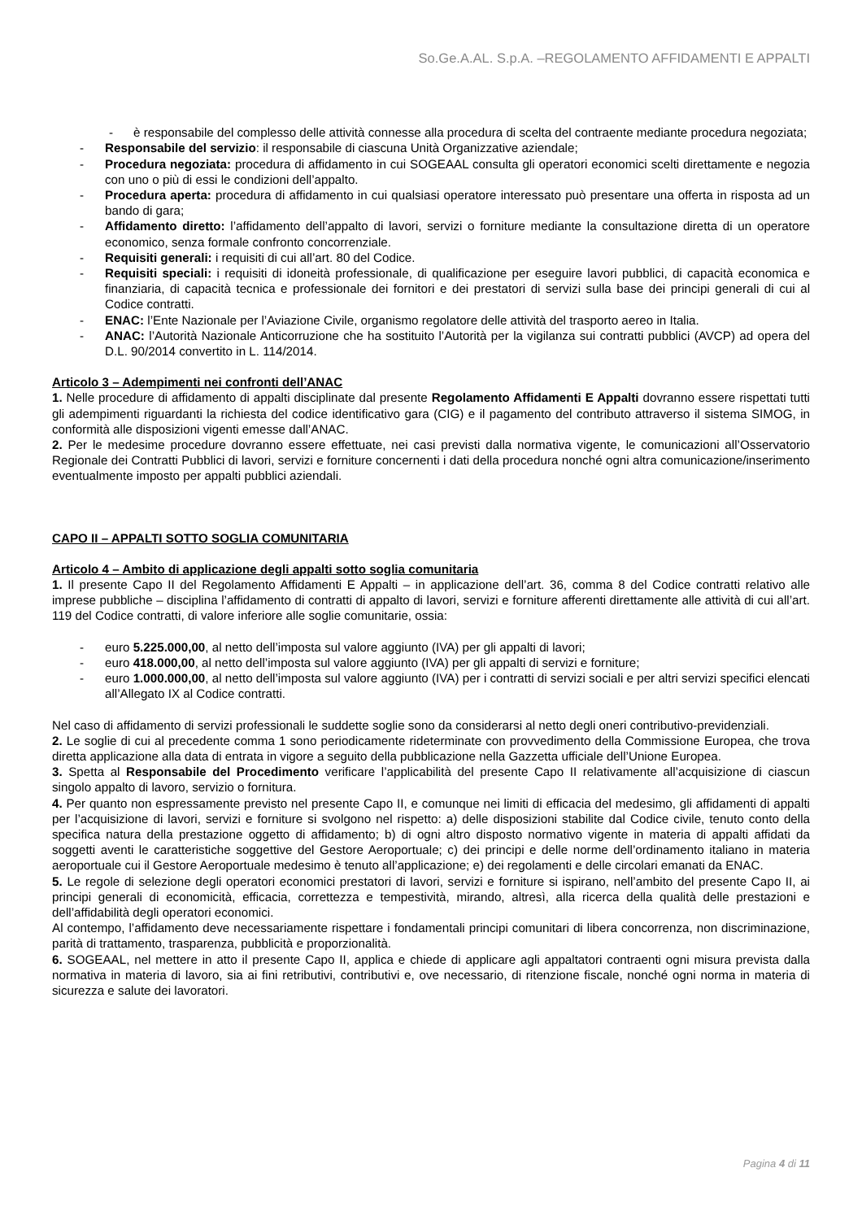So.Ge.A.AL. S.p.A. –REGOLAMENTO AFFIDAMENTI E APPALTI
- è responsabile del complesso delle attività connesse alla procedura di scelta del contraente mediante procedura negoziata;
- Responsabile del servizio: il responsabile di ciascuna Unità Organizzative aziendale;
- Procedura negoziata: procedura di affidamento in cui SOGEAAL consulta gli operatori economici scelti direttamente e negozia con uno o più di essi le condizioni dell’appalto.
- Procedura aperta: procedura di affidamento in cui qualsiasi operatore interessato può presentare una offerta in risposta ad un bando di gara;
- Affidamento diretto: l’affidamento dell’appalto di lavori, servizi o forniture mediante la consultazione diretta di un operatore economico, senza formale confronto concorrenziale.
- Requisiti generali: i requisiti di cui all’art. 80 del Codice.
- Requisiti speciali: i requisiti di idoneità professionale, di qualificazione per eseguire lavori pubblici, di capacità economica e finanziaria, di capacità tecnica e professionale dei fornitori e dei prestatori di servizi sulla base dei principi generali di cui al Codice contratti.
- ENAC: l’Ente Nazionale per l’Aviazione Civile, organismo regolatore delle attività del trasporto aereo in Italia.
- ANAC: l’Autorità Nazionale Anticorruzione che ha sostituito l’Autorità per la vigilanza sui contratti pubblici (AVCP) ad opera del D.L. 90/2014 convertito in L. 114/2014.
Articolo 3 – Adempimenti nei confronti dell’ANAC
1. Nelle procedure di affidamento di appalti disciplinate dal presente Regolamento Affidamenti E Appalti dovranno essere rispettati tutti gli adempimenti riguardanti la richiesta del codice identificativo gara (CIG) e il pagamento del contributo attraverso il sistema SIMOG, in conformità alle disposizioni vigenti emesse dall’ANAC.
2. Per le medesime procedure dovranno essere effettuate, nei casi previsti dalla normativa vigente, le comunicazioni all’Osservatorio Regionale dei Contratti Pubblici di lavori, servizi e forniture concernenti i dati della procedura nonché ogni altra comunicazione/inserimento eventualmente imposto per appalti pubblici aziendali.
CAPO II – APPALTI SOTTO SOGLIA COMUNITARIA
Articolo 4 – Ambito di applicazione degli appalti sotto soglia comunitaria
1. Il presente Capo II del Regolamento Affidamenti E Appalti – in applicazione dell’art. 36, comma 8 del Codice contratti relativo alle imprese pubbliche – disciplina l’affidamento di contratti di appalto di lavori, servizi e forniture afferenti direttamente alle attività di cui all’art. 119 del Codice contratti, di valore inferiore alle soglie comunitarie, ossia:
- euro 5.225.000,00, al netto dell’imposta sul valore aggiunto (IVA) per gli appalti di lavori;
- euro 418.000,00, al netto dell’imposta sul valore aggiunto (IVA) per gli appalti di servizi e forniture;
- euro 1.000.000,00, al netto dell’imposta sul valore aggiunto (IVA) per i contratti di servizi sociali e per altri servizi specifici elencati all’Allegato IX al Codice contratti.
Nel caso di affidamento di servizi professionali le suddette soglie sono da considerarsi al netto degli oneri contributivo-previdenziali.
2. Le soglie di cui al precedente comma 1 sono periodicamente rideterminate con provvedimento della Commissione Europea, che trova diretta applicazione alla data di entrata in vigore a seguito della pubblicazione nella Gazzetta ufficiale dell’Unione Europea.
3. Spetta al Responsabile del Procedimento verificare l’applicabilità del presente Capo II relativamente all’acquisizione di ciascun singolo appalto di lavoro, servizio o fornitura.
4. Per quanto non espressamente previsto nel presente Capo II, e comunque nei limiti di efficacia del medesimo, gli affidamenti di appalti per l’acquisizione di lavori, servizi e forniture si svolgono nel rispetto: a) delle disposizioni stabilite dal Codice civile, tenuto conto della specifica natura della prestazione oggetto di affidamento; b) di ogni altro disposto normativo vigente in materia di appalti affidati da soggetti aventi le caratteristiche soggettive del Gestore Aeroportuale; c) dei principi e delle norme dell’ordinamento italiano in materia aeroportuale cui il Gestore Aeroportuale medesimo è tenuto all’applicazione; e) dei regolamenti e delle circolari emanati da ENAC.
5. Le regole di selezione degli operatori economici prestatori di lavori, servizi e forniture si ispirano, nell’ambito del presente Capo II, ai principi generali di economicità, efficacia, correttezza e tempestività, mirando, altresì, alla ricerca della qualità delle prestazioni e dell’affidabilità degli operatori economici.
Al contempo, l’affidamento deve necessariamente rispettare i fondamentali principi comunitari di libera concorrenza, non discriminazione, parità di trattamento, trasparenza, pubblicità e proporzionalità.
6. SOGEAAL, nel mettere in atto il presente Capo II, applica e chiede di applicare agli appaltatori contraenti ogni misura prevista dalla normativa in materia di lavoro, sia ai fini retributivi, contributivi e, ove necessario, di ritenzione fiscale, nonché ogni norma in materia di sicurezza e salute dei lavoratori.
Pagina 4 di 11